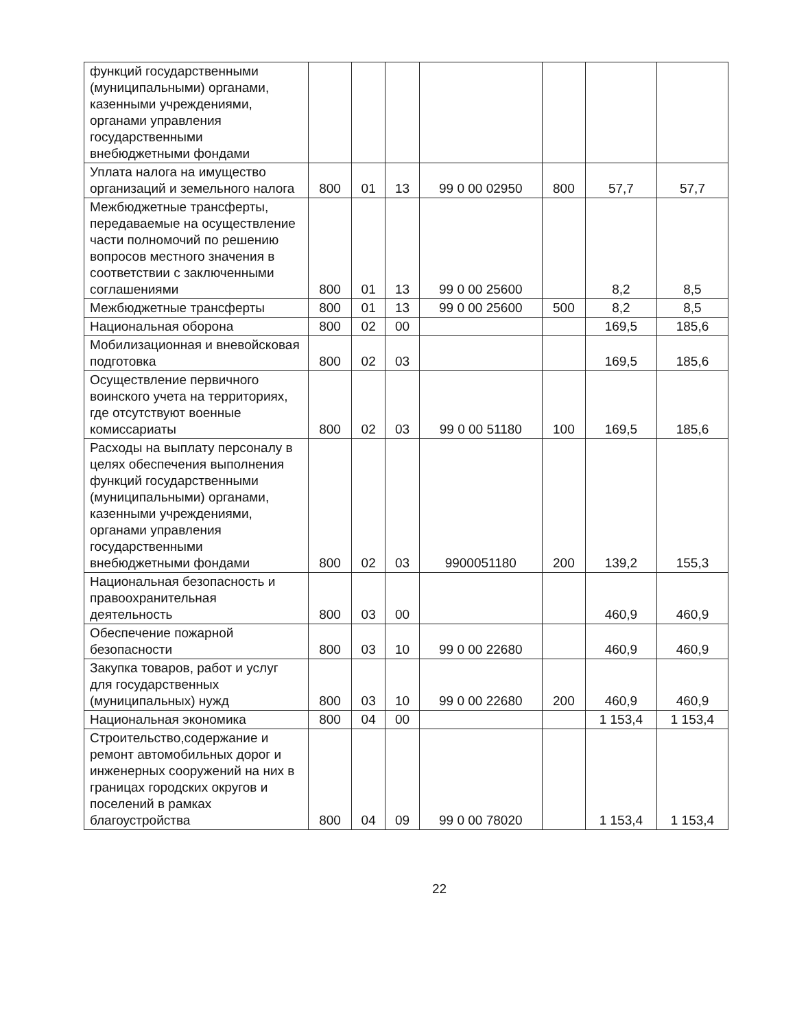| функций государственными (муниципальными) органами, казенными учреждениями, органами управления государственными внебюджетными фондами | | | | | | | |
| Уплата налога на имущество организаций и земельного налога | 800 | 01 | 13 | 99 0 00 02950 | 800 | 57,7 | 57,7 |
| Межбюджетные трансферты, передаваемые на осуществление части полномочий по решению вопросов местного значения в соответствии с заключенными соглашениями | 800 | 01 | 13 | 99 0 00 25600 | | 8,2 | 8,5 |
| Межбюджетные трансферты | 800 | 01 | 13 | 99 0 00 25600 | 500 | 8,2 | 8,5 |
| Национальная оборона | 800 | 02 | 00 | | | 169,5 | 185,6 |
| Мобилизационная и вневойсковая подготовка | 800 | 02 | 03 | | | 169,5 | 185,6 |
| Осуществление первичного воинского учета на территориях, где отсутствуют военные комиссариаты | 800 | 02 | 03 | 99 0 00 51180 | 100 | 169,5 | 185,6 |
| Расходы на выплату персоналу в целях обеспечения выполнения функций государственными (муниципальными) органами, казенными учреждениями, органами управления государственными внебюджетными фондами | 800 | 02 | 03 | 9900051180 | 200 | 139,2 | 155,3 |
| Национальная безопасность и правоохранительная деятельность | 800 | 03 | 00 | | | 460,9 | 460,9 |
| Обеспечение пожарной безопасности | 800 | 03 | 10 | 99 0 00 22680 | | 460,9 | 460,9 |
| Закупка товаров, работ и услуг для государственных (муниципальных) нужд | 800 | 03 | 10 | 99 0 00 22680 | 200 | 460,9 | 460,9 |
| Национальная экономика | 800 | 04 | 00 | | | 1 153,4 | 1 153,4 |
| Строительство,содержание и ремонт автомобильных дорог и инженерных сооружений на них в границах городских округов и поселений в рамках благоустройства | 800 | 04 | 09 | 99 0 00 78020 | | 1 153,4 | 1 153,4 |
22